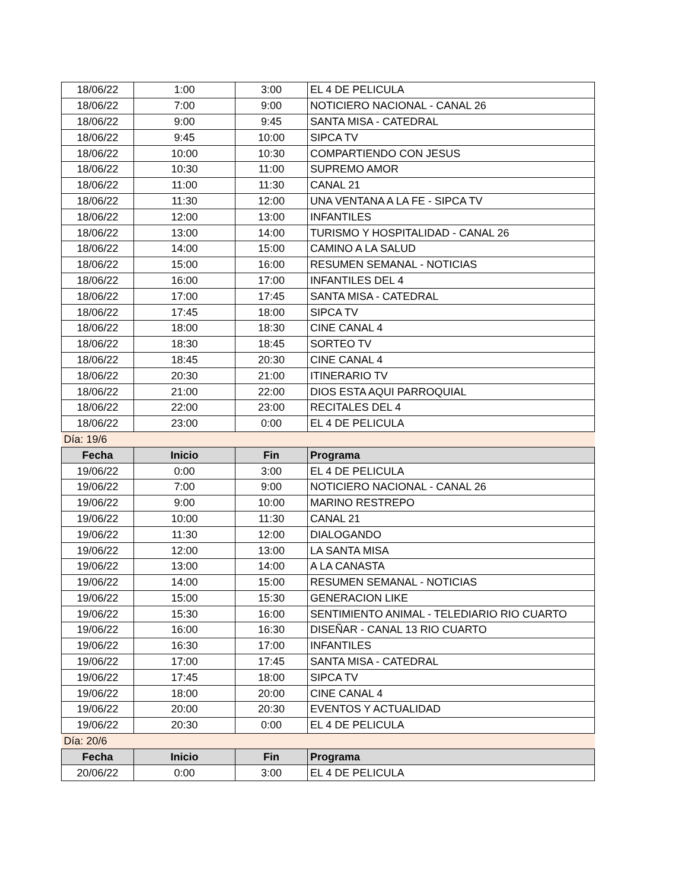| 18/06/22 | 1:00 | 3:00 | EL 4 DE PELICULA |
| 18/06/22 | 7:00 | 9:00 | NOTICIERO NACIONAL - CANAL 26 |
| 18/06/22 | 9:00 | 9:45 | SANTA MISA - CATEDRAL |
| 18/06/22 | 9:45 | 10:00 | SIPCA TV |
| 18/06/22 | 10:00 | 10:30 | COMPARTIENDO CON JESUS |
| 18/06/22 | 10:30 | 11:00 | SUPREMO AMOR |
| 18/06/22 | 11:00 | 11:30 | CANAL 21 |
| 18/06/22 | 11:30 | 12:00 | UNA VENTANA A LA FE - SIPCA TV |
| 18/06/22 | 12:00 | 13:00 | INFANTILES |
| 18/06/22 | 13:00 | 14:00 | TURISMO Y HOSPITALIDAD - CANAL 26 |
| 18/06/22 | 14:00 | 15:00 | CAMINO A LA SALUD |
| 18/06/22 | 15:00 | 16:00 | RESUMEN SEMANAL - NOTICIAS |
| 18/06/22 | 16:00 | 17:00 | INFANTILES DEL 4 |
| 18/06/22 | 17:00 | 17:45 | SANTA MISA - CATEDRAL |
| 18/06/22 | 17:45 | 18:00 | SIPCA TV |
| 18/06/22 | 18:00 | 18:30 | CINE CANAL 4 |
| 18/06/22 | 18:30 | 18:45 | SORTEO TV |
| 18/06/22 | 18:45 | 20:30 | CINE CANAL 4 |
| 18/06/22 | 20:30 | 21:00 | ITINERARIO TV |
| 18/06/22 | 21:00 | 22:00 | DIOS ESTA AQUI PARROQUIAL |
| 18/06/22 | 22:00 | 23:00 | RECITALES DEL 4 |
| 18/06/22 | 23:00 | 0:00 | EL 4 DE PELICULA |
| Día: 19/6 | | | |
| Fecha | Inicio | Fin | Programa |
| 19/06/22 | 0:00 | 3:00 | EL 4 DE PELICULA |
| 19/06/22 | 7:00 | 9:00 | NOTICIERO NACIONAL - CANAL 26 |
| 19/06/22 | 9:00 | 10:00 | MARINO RESTREPO |
| 19/06/22 | 10:00 | 11:30 | CANAL 21 |
| 19/06/22 | 11:30 | 12:00 | DIALOGANDO |
| 19/06/22 | 12:00 | 13:00 | LA SANTA MISA |
| 19/06/22 | 13:00 | 14:00 | A LA CANASTA |
| 19/06/22 | 14:00 | 15:00 | RESUMEN SEMANAL - NOTICIAS |
| 19/06/22 | 15:00 | 15:30 | GENERACION LIKE |
| 19/06/22 | 15:30 | 16:00 | SENTIMIENTO ANIMAL - TELEDIARIO RIO CUARTO |
| 19/06/22 | 16:00 | 16:30 | DISEÑAR - CANAL 13 RIO CUARTO |
| 19/06/22 | 16:30 | 17:00 | INFANTILES |
| 19/06/22 | 17:00 | 17:45 | SANTA MISA - CATEDRAL |
| 19/06/22 | 17:45 | 18:00 | SIPCA TV |
| 19/06/22 | 18:00 | 20:00 | CINE CANAL 4 |
| 19/06/22 | 20:00 | 20:30 | EVENTOS Y ACTUALIDAD |
| 19/06/22 | 20:30 | 0:00 | EL 4 DE PELICULA |
| Día: 20/6 | | | |
| Fecha | Inicio | Fin | Programa |
| 20/06/22 | 0:00 | 3:00 | EL 4 DE PELICULA |